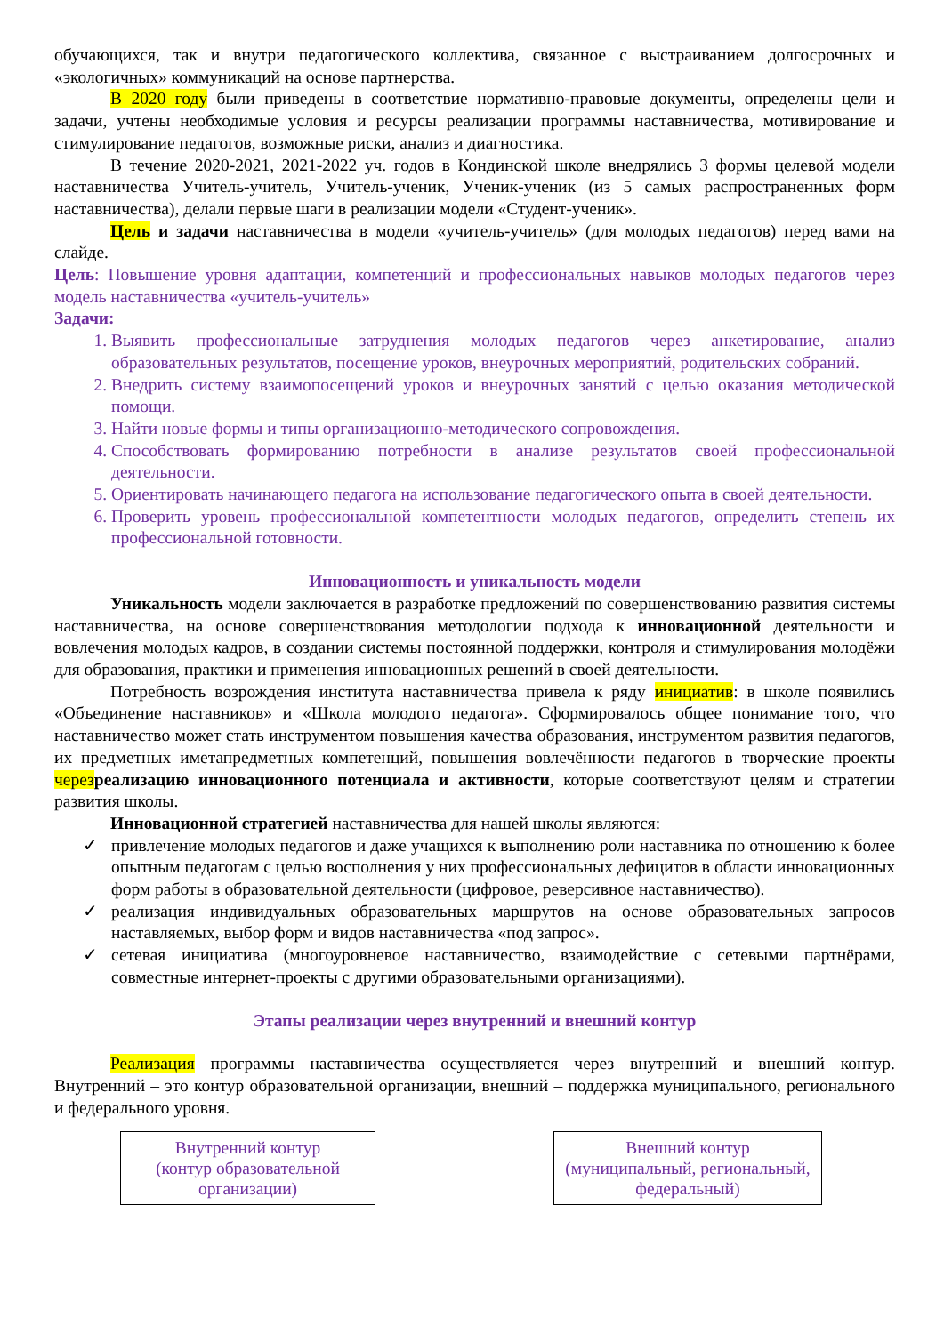обучающихся, так и внутри педагогического коллектива, связанное с выстраиванием долгосрочных и «экологичных» коммуникаций на основе партнерства.
В 2020 году были приведены в соответствие нормативно-правовые документы, определены цели и задачи, учтены необходимые условия и ресурсы реализации программы наставничества, мотивирование и стимулирование педагогов, возможные риски, анализ и диагностика.
В течение 2020-2021, 2021-2022 уч. годов в Кондинской школе внедрялись 3 формы целевой модели наставничества Учитель-учитель, Учитель-ученик, Ученик-ученик (из 5 самых распространенных форм наставничества), делали первые шаги в реализации модели «Студент-ученик».
Цель и задачи наставничества в модели «учитель-учитель» (для молодых педагогов) перед вами на слайде.
Цель: Повышение уровня адаптации, компетенций и профессиональных навыков молодых педагогов через модель наставничества «учитель-учитель»
Задачи:
1. Выявить профессиональные затруднения молодых педагогов через анкетирование, анализ образовательных результатов, посещение уроков, внеурочных мероприятий, родительских собраний.
2. Внедрить систему взаимопосещений уроков и внеурочных занятий с целью оказания методической помощи.
3. Найти новые формы и типы организационно-методического сопровождения.
4. Способствовать формированию потребности в анализе результатов своей профессиональной деятельности.
5. Ориентировать начинающего педагога на использование педагогического опыта в своей деятельности.
6. Проверить уровень профессиональной компетентности молодых педагогов, определить степень их профессиональной готовности.
Инновационность и уникальность модели
Уникальность модели заключается в разработке предложений по совершенствованию развития системы наставничества, на основе совершенствования методологии подхода к инновационной деятельности и вовлечения молодых кадров, в создании системы постоянной поддержки, контроля и стимулирования молодёжи для образования, практики и применения инновационных решений в своей деятельности.
Потребность возрождения института наставничества привела к ряду инициатив: в школе появились «Объединение наставников» и «Школа молодого педагога». Сформировалось общее понимание того, что наставничество может стать инструментом повышения качества образования, инструментом развития педагогов, их предметных иметапредметных компетенций, повышения вовлечённости педагогов в творческие проекты через реализацию инновационного потенциала и активности, которые соответствуют целям и стратегии развития школы.
Инновационной стратегией наставничества для нашей школы являются:
✓ привлечение молодых педагогов и даже учащихся к выполнению роли наставника по отношению к более опытным педагогам с целью восполнения у них профессиональных дефицитов в области инновационных форм работы в образовательной деятельности (цифровое, реверсивное наставничество).
✓ реализация индивидуальных образовательных маршрутов на основе образовательных запросов наставляемых, выбор форм и видов наставничества «под запрос».
✓ сетевая инициатива (многоуровневое наставничество, взаимодействие с сетевыми партнёрами, совместные интернет-проекты с другими образовательными организациями).
Этапы реализации через внутренний и внешний контур
Реализация программы наставничества осуществляется через внутренний и внешний контур. Внутренний – это контур образовательной организации, внешний – поддержка муниципального, регионального и федерального уровня.
Внутренний контур
(контур образовательной организации)
Внешний контур
(муниципальный, региональный, федеральный)